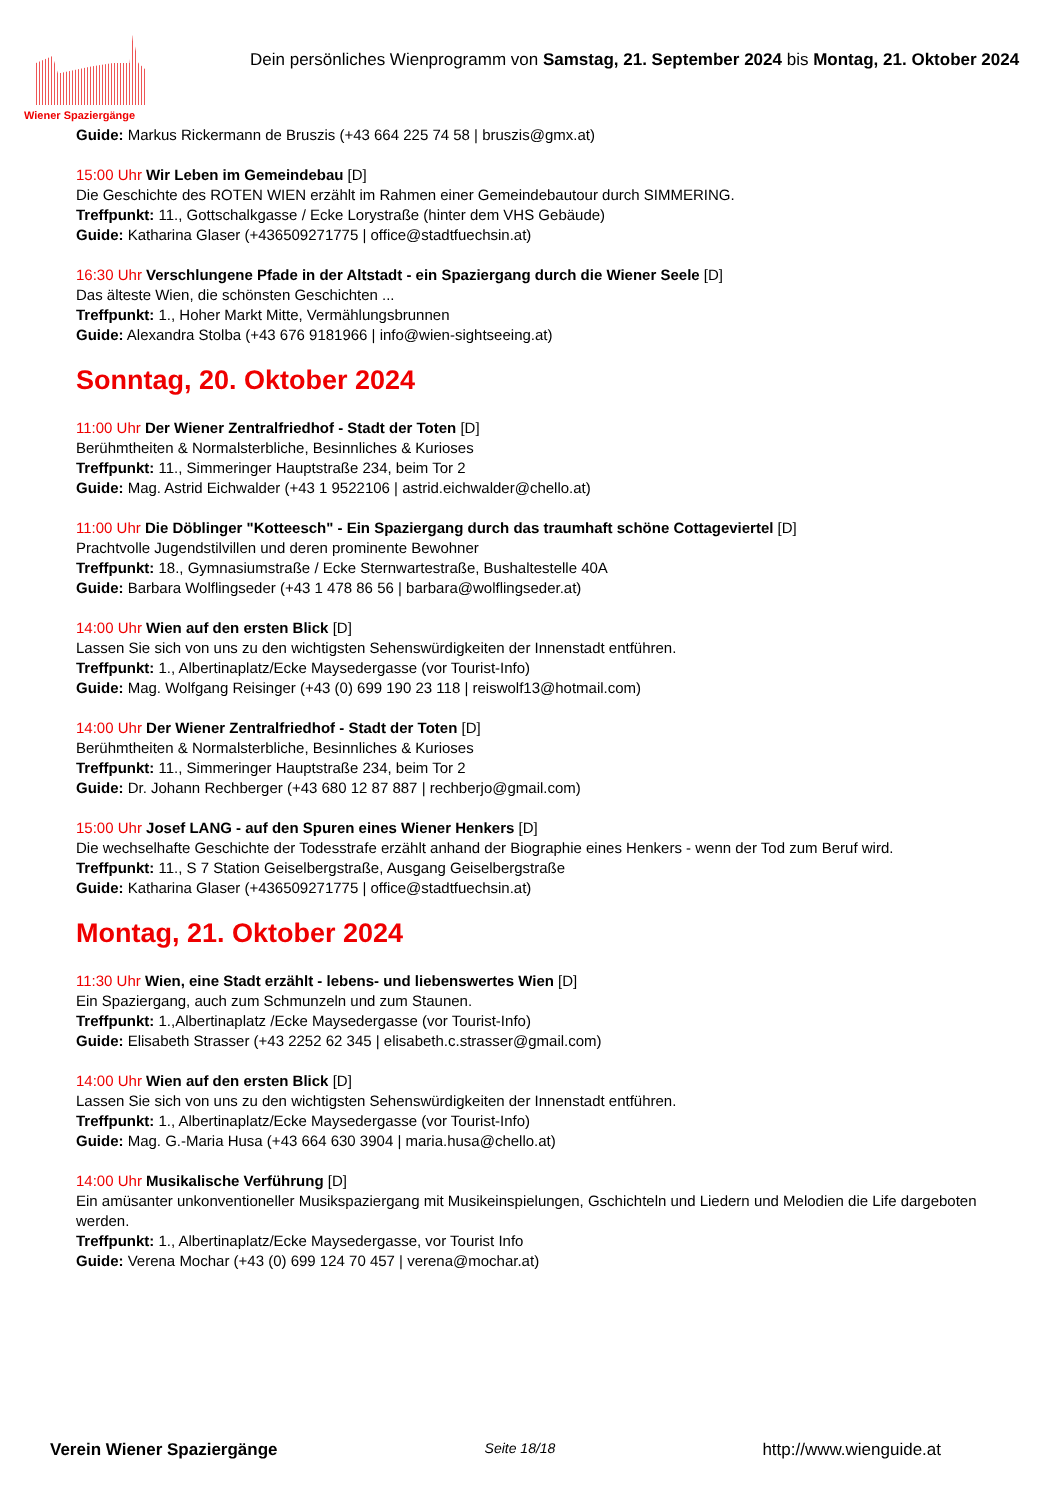Wiener Spaziergänge
Dein persönliches Wienprogramm von Samstag, 21. September 2024 bis Montag, 21. Oktober 2024
Guide: Markus Rickermann de Bruszis (+43 664 225 74 58 | bruszis@gmx.at)
15:00 Uhr Wir Leben im Gemeindebau [D]
Die Geschichte des ROTEN WIEN erzählt im Rahmen einer Gemeindebautour durch SIMMERING.
Treffpunkt: 11., Gottschalkgasse / Ecke Lorystraße (hinter dem VHS Gebäude)
Guide: Katharina Glaser (+436509271775 | office@stadtfuechsin.at)
16:30 Uhr Verschlungene Pfade in der Altstadt - ein Spaziergang durch die Wiener Seele [D]
Das älteste Wien, die schönsten Geschichten ...
Treffpunkt: 1., Hoher Markt Mitte, Vermählungsbrunnen
Guide: Alexandra Stolba (+43 676 9181966 | info@wien-sightseeing.at)
Sonntag, 20. Oktober 2024
11:00 Uhr Der Wiener Zentralfriedhof - Stadt der Toten [D]
Berühmtheiten & Normalsterbliche, Besinnliches & Kurioses
Treffpunkt: 11., Simmeringer Hauptstraße 234, beim Tor 2
Guide: Mag. Astrid Eichwalder (+43 1 9522106 | astrid.eichwalder@chello.at)
11:00 Uhr Die Döblinger "Kotteesch" - Ein Spaziergang durch das traumhaft schöne Cottageviertel [D]
Prachtvolle Jugendstilvillen und deren prominente Bewohner
Treffpunkt: 18., Gymnasiumstraße / Ecke Sternwartestraße, Bushaltestelle 40A
Guide: Barbara Wolflingseder (+43 1 478 86 56 | barbara@wolflingseder.at)
14:00 Uhr Wien auf den ersten Blick [D]
Lassen Sie sich von uns zu den wichtigsten Sehenswürdigkeiten der Innenstadt entführen.
Treffpunkt: 1., Albertinaplatz/Ecke Maysedergasse (vor Tourist-Info)
Guide: Mag. Wolfgang Reisinger (+43 (0) 699 190 23 118 | reiswolf13@hotmail.com)
14:00 Uhr Der Wiener Zentralfriedhof - Stadt der Toten [D]
Berühmtheiten & Normalsterbliche, Besinnliches & Kurioses
Treffpunkt: 11., Simmeringer Hauptstraße 234, beim Tor 2
Guide: Dr. Johann Rechberger (+43 680 12 87 887 | rechberjo@gmail.com)
15:00 Uhr Josef LANG - auf den Spuren eines Wiener Henkers [D]
Die wechselhafte Geschichte der Todesstrafe erzählt anhand der Biographie eines Henkers - wenn der Tod zum Beruf wird.
Treffpunkt: 11., S 7 Station Geiselbergstraße, Ausgang Geiselbergstraße
Guide: Katharina Glaser (+436509271775 | office@stadtfuechsin.at)
Montag, 21. Oktober 2024
11:30 Uhr Wien, eine Stadt erzählt - lebens- und liebenswertes Wien [D]
Ein Spaziergang, auch zum Schmunzeln und zum Staunen.
Treffpunkt: 1.,Albertinaplatz /Ecke Maysedergasse (vor Tourist-Info)
Guide: Elisabeth Strasser (+43 2252 62 345 | elisabeth.c.strasser@gmail.com)
14:00 Uhr Wien auf den ersten Blick [D]
Lassen Sie sich von uns zu den wichtigsten Sehenswürdigkeiten der Innenstadt entführen.
Treffpunkt: 1., Albertinaplatz/Ecke Maysedergasse (vor Tourist-Info)
Guide: Mag. G.-Maria Husa (+43 664 630 3904 | maria.husa@chello.at)
14:00 Uhr Musikalische Verführung [D]
Ein amüsanter unkonventioneller Musikspaziergang mit Musikeinspielungen, Gschichteln und Liedern und Melodien die Life dargeboten werden.
Treffpunkt: 1., Albertinaplatz/Ecke Maysedergasse, vor Tourist Info
Guide: Verena Mochar (+43 (0) 699 124 70 457 | verena@mochar.at)
Verein Wiener Spaziergänge Seite 18/18 http://www.wienguide.at